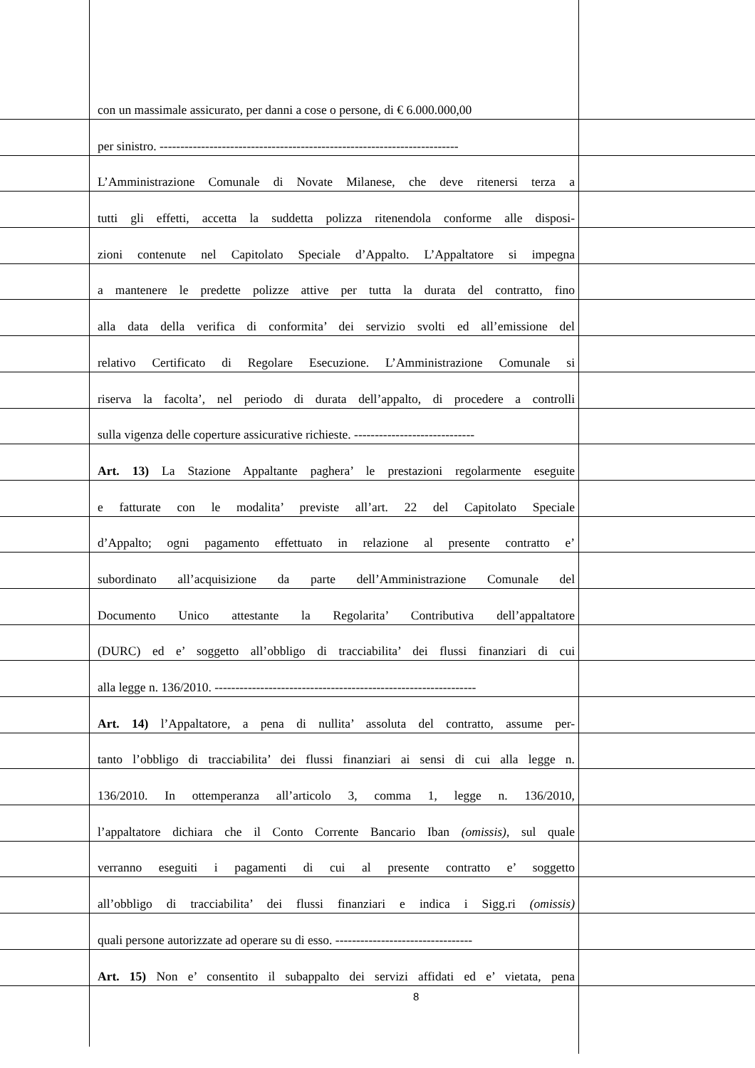con un massimale assicurato, per danni a cose o persone, di € 6.000.000,00
per sinistro. ------------------------------------------------------------------------
L’Amministrazione Comunale di Novate Milanese, che deve ritenersi terza a
tutti gli effetti, accetta la suddetta polizza ritenendola conforme alle disposi-
zioni contenute nel Capitolato Speciale d’Appalto. L’Appaltatore si impegna
a mantenere le predette polizze attive per tutta la durata del contratto, fino
alla data della verifica di conformita’ dei servizio svolti ed all’emissione del
relativo Certificato di Regolare Esecuzione. L’Amministrazione Comunale si
riserva la facolta’, nel periodo di durata dell’appalto, di procedere a controlli
sulla vigenza delle coperture assicurative richieste. -----------------------------
Art. 13) La Stazione Appaltante paghera’ le prestazioni regolarmente eseguite
e fatturate con le modalita’ previste all’art. 22 del Capitolato Speciale
d’Appalto; ogni pagamento effettuato in relazione al presente contratto e’
subordinato all’acquisizione da parte dell’Amministrazione Comunale del
Documento Unico attestante la Regolarita’ Contributiva dell’appaltatore
(DURC) ed e’ soggetto all’obbligo di tracciabilita’ dei flussi finanziari di cui
alla legge n. 136/2010. ---------------------------------------------------------------
Art. 14) l’Appaltatore, a pena di nullita’ assoluta del contratto, assume per-
tanto l’obbligo di tracciabilita’ dei flussi finanziari ai sensi di cui alla legge n.
136/2010. In ottemperanza all’articolo 3, comma 1, legge n. 136/2010,
l’appaltatore dichiara che il Conto Corrente Bancario Iban (omissis), sul quale
verranno eseguiti i pagamenti di cui al presente contratto e’ soggetto
all’obbligo di tracciabilita’ dei flussi finanziari e indica i Sigg.ri (omissis)
quali persone autorizzate ad operare su di esso. ---------------------------------
Art. 15) Non e’ consentito il subappalto dei servizi affidati ed e’ vietata, pena
8